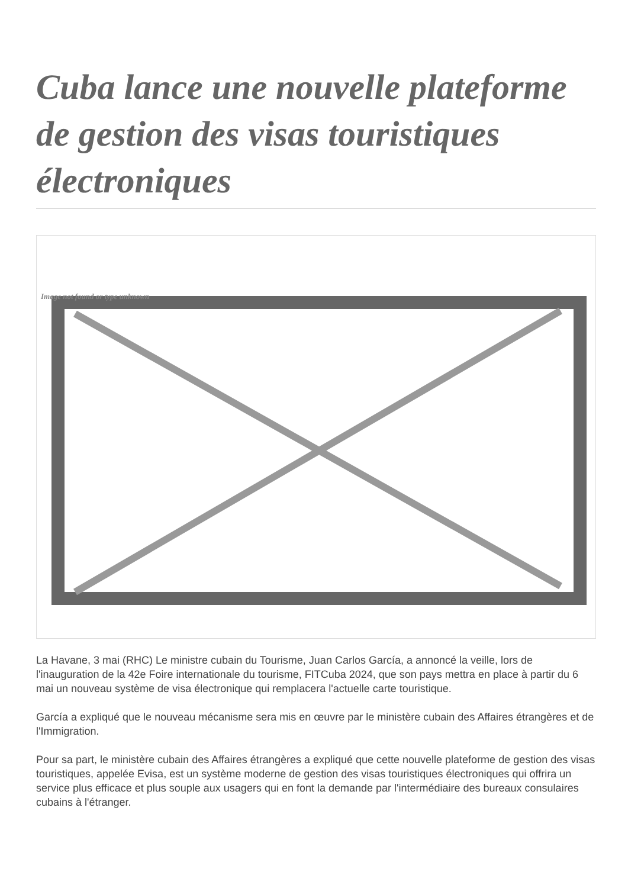Cuba lance une nouvelle plateforme de gestion des visas touristiques électroniques
Image not found or type unknown
La Havane, 3 mai (RHC) Le ministre cubain du Tourisme, Juan Carlos García, a annoncé la veille, lors de l'inauguration de la 42e Foire internationale du tourisme, FITCuba 2024, que son pays mettra en place à partir du 6 mai un nouveau système de visa électronique qui remplacera l'actuelle carte touristique.
García a expliqué que le nouveau mécanisme sera mis en œuvre par le ministère cubain des Affaires étrangères et de l'Immigration.
Pour sa part, le ministère cubain des Affaires étrangères a expliqué que cette nouvelle plateforme de gestion des visas touristiques, appelée Evisa, est un système moderne de gestion des visas touristiques électroniques qui offrira un service plus efficace et plus souple aux usagers qui en font la demande par l'intermédiaire des bureaux consulaires cubains à l'étranger.